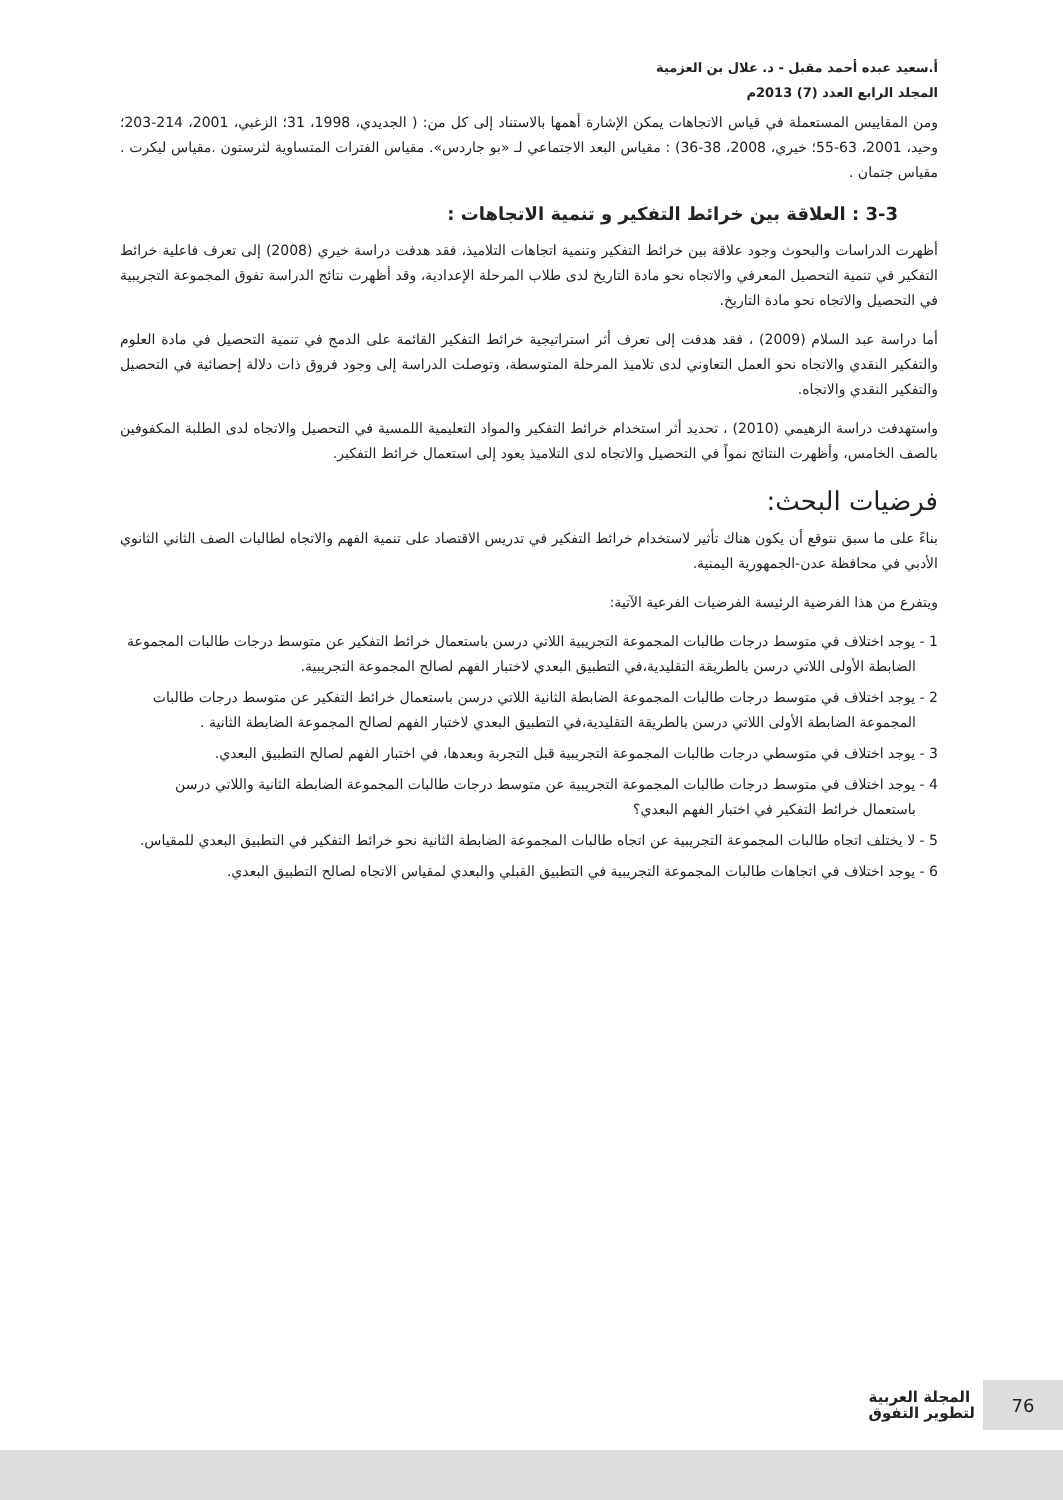أ.سعيد عبده أحمد مقبل - د. علال بن العزمية
المجلد الرابع العدد (7) 2013م
ومن المقاييس المستعملة في قياس الاتجاهات يمكن الإشارة أهمها بالاستناد إلى كل من: ( الجديدي، 1998، 31؛ الزغبي، 2001، 214-203؛ وحيد، 2001، 63-55؛ خيري، 2008، 38-36) : مقياس البعد الاجتماعي لـ «بو جاردس». مقياس الفترات المتساوية لثرستون .مقياس ليكرت . مقياس جتمان .
3-3 : العلاقة بين خرائط التفكير و تنمية الاتجاهات :
أظهرت الدراسات والبحوث وجود علاقة بين خرائط التفكير وتنمية اتجاهات التلاميذ، فقد هدفت دراسة خيري (2008) إلى تعرف فاعلية خرائط التفكير في تنمية التحصيل المعرفي والاتجاه نحو مادة التاريخ لدى طلاب المرحلة الإعدادية، وقد أظهرت نتائج الدراسة تفوق المجموعة التجريبية في التحصيل والاتجاه نحو مادة التاريخ.
أما دراسة عبد السلام (2009) ، فقد هدفت إلى تعرف أثر استراتيجية خرائط التفكير القائمة على الدمج في تنمية التحصيل في مادة العلوم والتفكير النقدي والاتجاه نحو العمل التعاوني لدى تلاميذ المرحلة المتوسطة، وتوصلت الدراسة إلى وجود فروق ذات دلالة إحصائية في التحصيل والتفكير النقدي والاتجاه.
واستهدفت دراسة الزهيمي (2010) ، تحديد أثر استخدام خرائط التفكير والمواد التعليمية اللمسية في التحصيل والاتجاه لدى الطلبة المكفوفين بالصف الخامس، وأظهرت النتائج نمواً في التحصيل والاتجاه لدى التلاميذ يعود إلى استعمال خرائط التفكير.
فرضيات البحث:
بناءً على ما سبق نتوقع أن يكون هناك تأثير لاستخدام خرائط التفكير في تدريس الاقتصاد على تنمية الفهم والاتجاه لطالبات الصف الثاني الثانوي الأدبي في محافظة عدن-الجمهورية اليمنية.
ويتفرع من هذا الفرضية الرئيسة الفرضيات الفرعية الآتية:
1 - يوجد اختلاف في متوسط درجات طالبات المجموعة التجريبية اللاتي درسن باستعمال خرائط التفكير عن متوسط درجات طالبات المجموعة الضابطة الأولى اللاتي درسن بالطريقة التقليدية،في التطبيق البعدي لاختبار الفهم لصالح المجموعة التجريبية.
2 - يوجد اختلاف في متوسط درجات طالبات المجموعة الضابطة الثانية اللاتي درسن باستعمال خرائط التفكير عن متوسط درجات طالبات المجموعة الضابطة الأولى اللاتي درسن بالطريقة التقليدية،في التطبيق البعدي لاختبار الفهم لصالح المجموعة الضابطة الثانية .
3 - يوجد اختلاف في متوسطي درجات طالبات المجموعة التجريبية قبل التجربة وبعدها، في اختبار الفهم لصالح التطبيق البعدي.
4 - يوجد اختلاف في متوسط درجات طالبات المجموعة التجريبية عن متوسط درجات طالبات المجموعة الضابطة الثانية واللاتي درسن باستعمال خرائط التفكير في اختبار الفهم البعدي؟
5 - لا يختلف اتجاه طالبات المجموعة التجريبية عن اتجاه طالبات المجموعة الضابطة الثانية نحو خرائط التفكير في التطبيق البعدي للمقياس.
6 - يوجد اختلاف في اتجاهات طالبات المجموعة التجريبية في التطبيق القبلي والبعدي لمقياس الاتجاه لصالح التطبيق البعدي.
76
المجلة العربية
لتطوير التفوق